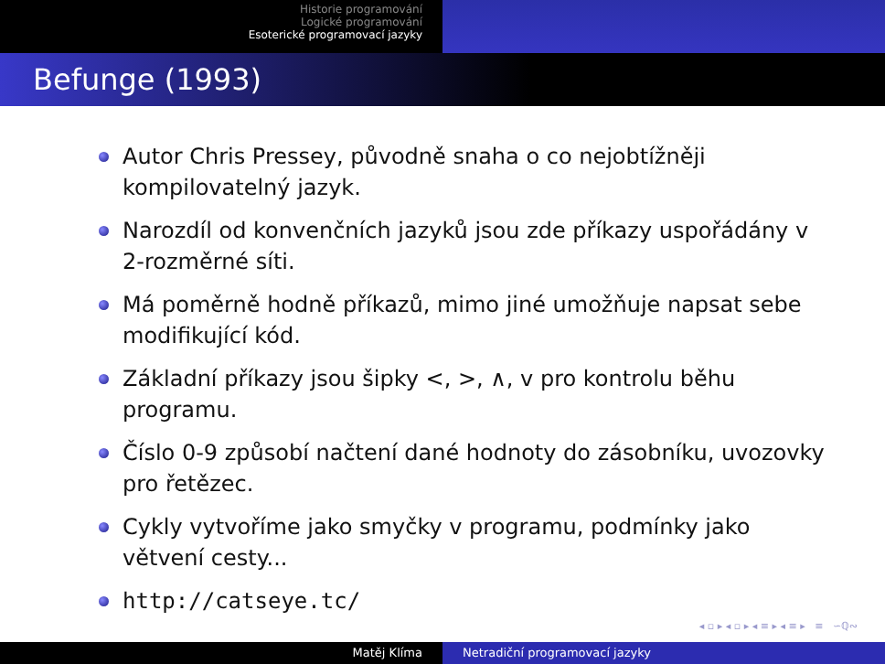Historie programování
Logické programování
Esoterické programovací jazyky
Befunge (1993)
Autor Chris Pressey, původně snaha o co nejobtížněji kompilovatelný jazyk.
Narozdíl od konvenčních jazyků jsou zde příkazy uspořádány v 2-rozměrné síti.
Má poměrně hodně příkazů, mimo jiné umožňuje napsat sebe modifikující kód.
Základní příkazy jsou šipky <, >, ∧, v pro kontrolu běhu programu.
Číslo 0-9 způsobí načtení dané hodnoty do zásobníku, uvozovky pro řetězec.
Cykly vytvoříme jako smyčky v programu, podmínky jako větvení cesty...
http://catseye.tc/
◂ ▫ ▸ ◂ ▫ ▸ ◂ ≡ ▸ ◂ ≡ ▸ ≡ ∽ℚ∾
Matěj Klíma Netradiční programovací jazyky